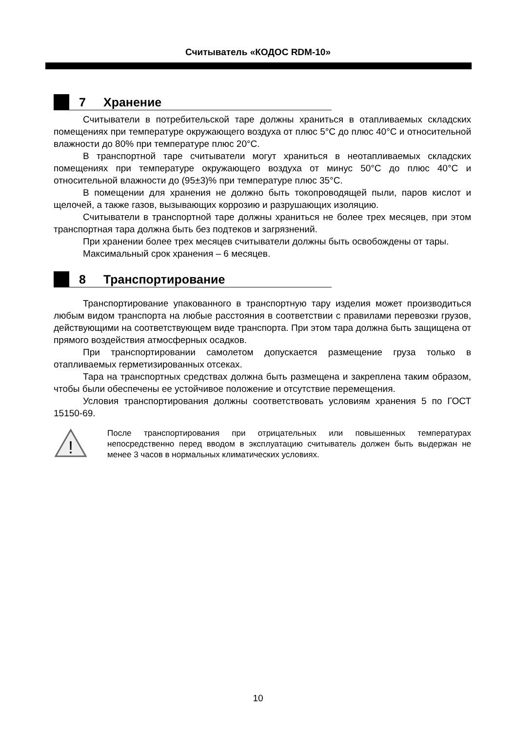Считыватель «КОДОС RDM-10»
7 Хранение
Считыватели в потребительской таре должны храниться в отапливаемых складских помещениях при температуре окружающего воздуха от плюс 5°С до плюс 40°С и относительной влажности до 80% при температуре плюс 20°С.
В транспортной таре считыватели могут храниться в неотапливаемых складских помещениях при температуре окружающего воздуха от минус 50°С до плюс 40°С и относительной влажности до (95±3)% при температуре плюс 35°С.
В помещении для хранения не должно быть токопроводящей пыли, паров кислот и щелочей, а также газов, вызывающих коррозию и разрушающих изоляцию.
Считыватели в транспортной таре должны храниться не более трех месяцев, при этом транспортная тара должна быть без подтеков и загрязнений.
При хранении более трех месяцев считыватели должны быть освобождены от тары.
Максимальный срок хранения – 6 месяцев.
8 Транспортирование
Транспортирование упакованного в транспортную тару изделия может производиться любым видом транспорта на любые расстояния в соответствии с правилами перевозки грузов, действующими на соответствующем виде транспорта. При этом тара должна быть защищена от прямого воздействия атмосферных осадков.
При транспортировании самолетом допускается размещение груза только в отапливаемых герметизированных отсеках.
Тара на транспортных средствах должна быть размещена и закреплена таким образом, чтобы были обеспечены ее устойчивое положение и отсутствие перемещения.
Условия транспортирования должны соответствовать условиям хранения 5 по ГОСТ 15150-69.
!
После транспортирования при отрицательных или повышенных температурах непосредственно перед вводом в эксплуатацию считыватель должен быть выдержан не менее 3 часов в нормальных климатических условиях.
10